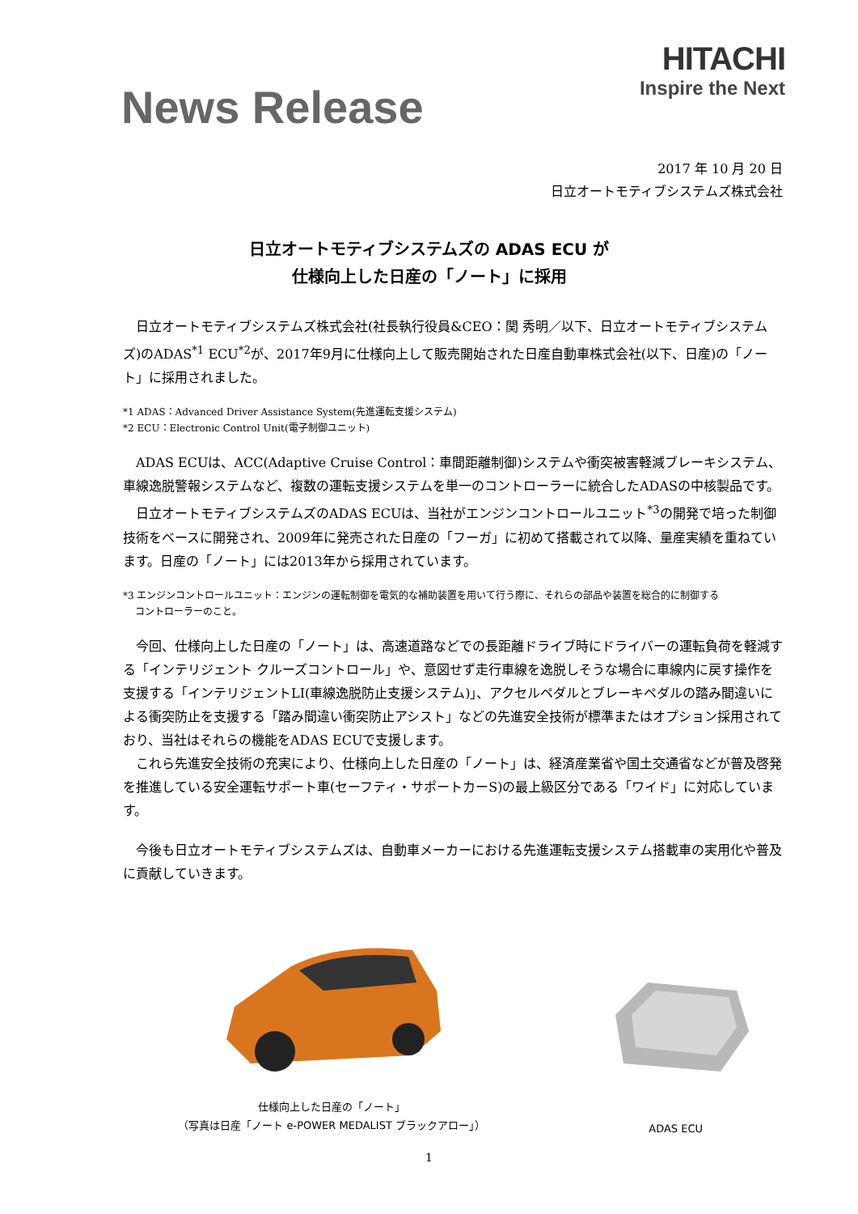News Release
HITACHI
Inspire the Next
2017 年 10 月 20 日
日立オートモティブシステムズ株式会社
日立オートモティブシステムズの ADAS ECU が
仕様向上した日産の「ノート」に採用
日立オートモティブシステムズ株式会社(社長執行役員&CEO：関 秀明／以下、日立オートモティブシステムズ)のADAS<sup>*1</sup> ECU<sup>*2</sup>が、2017年9月に仕様向上して販売開始された日産自動車株式会社(以下、日産)の「ノート」に採用されました。
*1 ADAS：Advanced Driver Assistance System(先進運転支援システム)
*2 ECU：Electronic Control Unit(電子制御ユニット)
ADAS ECUは、ACC(Adaptive Cruise Control：車間距離制御)システムや衝突被害軽減ブレーキシステム、車線逸脱警報システムなど、複数の運転支援システムを単一のコントローラーに統合したADASの中核製品です。
日立オートモティブシステムズのADAS ECUは、当社がエンジンコントロールユニット<sup>*3</sup>の開発で培った制御技術をベースに開発され、2009年に発売された日産の「フーガ」に初めて搭載されて以降、量産実績を重ねています。日産の「ノート」には2013年から採用されています。
*3 エンジンコントロールユニット：エンジンの運転制御を電気的な補助装置を用いて行う際に、それらの部品や装置を総合的に制御する
コントローラーのこと。
今回、仕様向上した日産の「ノート」は、高速道路などでの長距離ドライブ時にドライバーの運転負荷を軽減する「インテリジェント クルーズコントロール」や、意図せず走行車線を逸脱しそうな場合に車線内に戻す操作を支援する「インテリジェントLI(車線逸脱防止支援システム)」、アクセルペダルとブレーキペダルの踏み間違いによる衝突防止を支援する「踏み間違い衝突防止アシスト」などの先進安全技術が標準またはオプション採用されており、当社はそれらの機能をADAS ECUで支援します。
これら先進安全技術の充実により、仕様向上した日産の「ノート」は、経済産業省や国土交通省などが普及啓発を推進している安全運転サポート車(セーフティ・サポートカーS)の最上級区分である「ワイド」に対応しています。
今後も日立オートモティブシステムズは、自動車メーカーにおける先進運転支援システム搭載車の実用化や普及に貢献していきます。
仕様向上した日産の「ノート」
（写真は日産「ノート e-POWER MEDALIST ブラックアロー」）
ADAS ECU
1